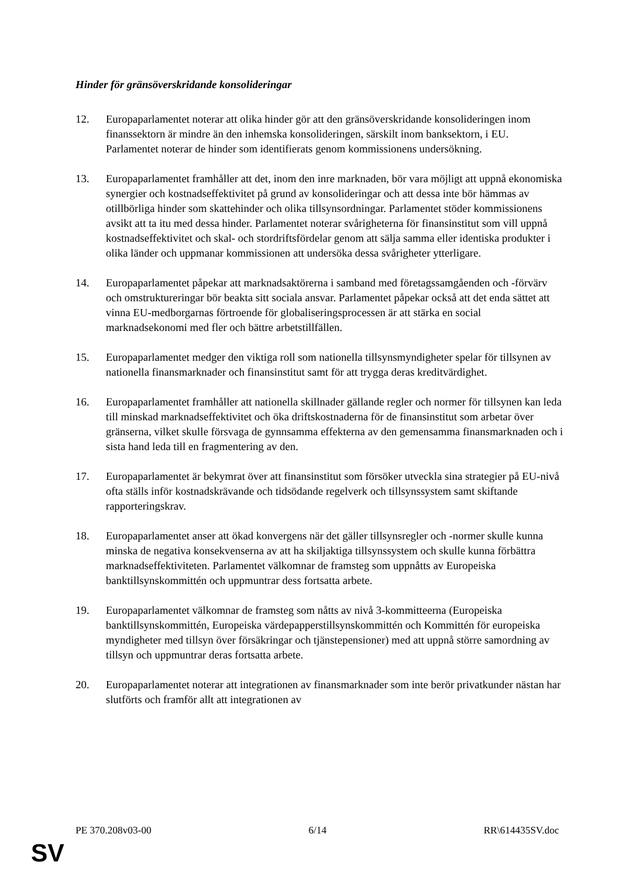Hinder för gränsöverskridande konsolideringar
12. Europaparlamentet noterar att olika hinder gör att den gränsöverskridande konsolideringen inom finanssektorn är mindre än den inhemska konsolideringen, särskilt inom banksektorn, i EU. Parlamentet noterar de hinder som identifierats genom kommissionens undersökning.
13. Europaparlamentet framhåller att det, inom den inre marknaden, bör vara möjligt att uppnå ekonomiska synergier och kostnadseffektivitet på grund av konsolideringar och att dessa inte bör hämmas av otillbörliga hinder som skattehinder och olika tillsynsordningar. Parlamentet stöder kommissionens avsikt att ta itu med dessa hinder. Parlamentet noterar svårigheterna för finansinstitut som vill uppnå kostnadseffektivitet och skal- och stordriftsfördelar genom att sälja samma eller identiska produkter i olika länder och uppmanar kommissionen att undersöka dessa svårigheter ytterligare.
14. Europaparlamentet påpekar att marknadsaktörerna i samband med företagssamgåenden och -förvärv och omstruktureringar bör beakta sitt sociala ansvar. Parlamentet påpekar också att det enda sättet att vinna EU-medborgarnas förtroende för globaliseringsprocessen är att stärka en social marknadsekonomi med fler och bättre arbetstillfällen.
15. Europaparlamentet medger den viktiga roll som nationella tillsynsmyndigheter spelar för tillsynen av nationella finansmarknader och finansinstitut samt för att trygga deras kreditvärdighet.
16. Europaparlamentet framhåller att nationella skillnader gällande regler och normer för tillsynen kan leda till minskad marknadseffektivitet och öka driftskostnaderna för de finansinstitut som arbetar över gränserna, vilket skulle försvaga de gynnsamma effekterna av den gemensamma finansmarknaden och i sista hand leda till en fragmentering av den.
17. Europaparlamentet är bekymrat över att finansinstitut som försöker utveckla sina strategier på EU-nivå ofta ställs inför kostnadskrävande och tidsödande regelverk och tillsynssystem samt skiftande rapporteringskrav.
18. Europaparlamentet anser att ökad konvergens när det gäller tillsynsregler och -normer skulle kunna minska de negativa konsekvenserna av att ha skiljaktiga tillsynssystem och skulle kunna förbättra marknadseffektiviteten. Parlamentet välkomnar de framsteg som uppnåtts av Europeiska banktillsynskommittén och uppmuntrar dess fortsatta arbete.
19. Europaparlamentet välkomnar de framsteg som nåtts av nivå 3-kommitteerna (Europeiska banktillsynskommittén, Europeiska värdepapperstillsynskommittén och Kommittén för europeiska myndigheter med tillsyn över försäkringar och tjänstepensioner) med att uppnå större samordning av tillsyn och uppmuntrar deras fortsatta arbete.
20. Europaparlamentet noterar att integrationen av finansmarknader som inte berör privatkunder nästan har slutförts och framför allt att integrationen av
PE 370.208v03-00 6/14 RR\614435SV.doc
SV